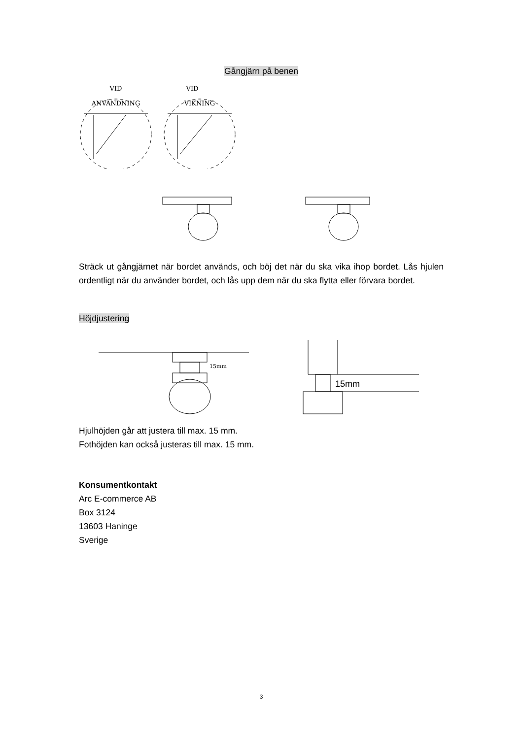Gångjärn på benen
VID
ANVÄNDNING
VID
VIKNING
Sträck ut gångjärnet när bordet används, och böj det när du ska vika ihop bordet. Lås hjulen ordentligt när du använder bordet, och lås upp dem när du ska flytta eller förvara bordet.
Höjdjustering
15mm
15mm
Hjulhöjden går att justera till max. 15 mm.
Fothöjden kan också justeras till max. 15 mm.
Konsumentkontakt
Arc E-commerce AB
Box 3124
13603 Haninge
Sverige
3